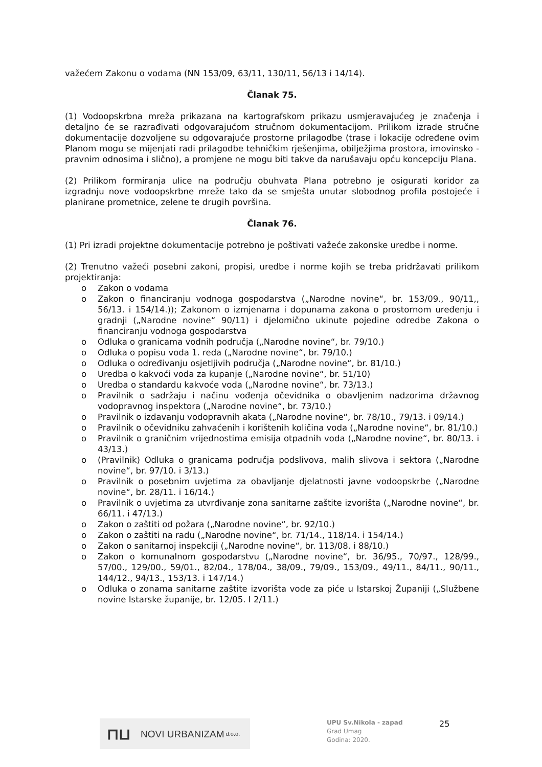važećem Zakonu o vodama (NN 153/09, 63/11, 130/11, 56/13 i 14/14).
Članak 75.
(1) Vodoopskrbna mreža prikazana na kartografskom prikazu usmjeravajućeg je značenja i detaljno će se razrađivati odgovarajućom stručnom dokumentacijom. Prilikom izrade stručne dokumentacije dozvoljene su odgovarajuće prostorne prilagodbe (trase i lokacije određene ovim Planom mogu se mijenjati radi prilagodbe tehničkim rješenjima, obilježjima prostora, imovinsko - pravnim odnosima i slično), a promjene ne mogu biti takve da narušavaju opću koncepciju Plana.
(2) Prilikom formiranja ulice na području obuhvata Plana potrebno je osigurati koridor za izgradnju nove vodoopskrbne mreže tako da se smješta unutar slobodnog profila postojeće i planirane prometnice, zelene te drugih površina.
Članak 76.
(1) Pri izradi projektne dokumentacije potrebno je poštivati važeće zakonske uredbe i norme.
(2) Trenutno važeći posebni zakoni, propisi, uredbe i norme kojih se treba pridržavati prilikom projektiranja:
o Zakon o vodama
o Zakon o financiranju vodnoga gospodarstva („Narodne novine“, br. 153/09., 90/11,, 56/13. i 154/14.)); Zakonom o izmjenama i dopunama zakona o prostornom uređenju i gradnji („Narodne novine“ 90/11) i djelomično ukinute pojedine odredbe Zakona o financiranju vodnoga gospodarstva
o Odluka o granicama vodnih područja („Narodne novine“, br. 79/10.)
o Odluka o popisu voda 1. reda („Narodne novine“, br. 79/10.)
o Odluka o određivanju osjetljivih područja („Narodne novine“, br. 81/10.)
o Uredba o kakvoći voda za kupanje („Narodne novine“, br. 51/10)
o Uredba o standardu kakvoće voda („Narodne novine“, br. 73/13.)
o Pravilnik o sadržaju i načinu vođenja očevidnika o obavljenim nadzorima državnog vodopravnog inspektora („Narodne novine“, br. 73/10.)
o Pravilnik o izdavanju vodopravnih akata („Narodne novine“, br. 78/10., 79/13. i 09/14.)
o Pravilnik o očevidniku zahvaćenih i korištenih količina voda („Narodne novine“, br. 81/10.)
o Pravilnik o graničnim vrijednostima emisija otpadnih voda („Narodne novine“, br. 80/13. i 43/13.)
o (Pravilnik) Odluka o granicama područja podslivova, malih slivova i sektora („Narodne novine“, br. 97/10. i 3/13.)
o Pravilnik o posebnim uvjetima za obavljanje djelatnosti javne vodoopskrbe („Narodne novine“, br. 28/11. i 16/14.)
o Pravilnik o uvjetima za utvrđivanje zona sanitarne zaštite izvorišta („Narodne novine“, br. 66/11. i 47/13.)
o Zakon o zaštiti od požara („Narodne novine“, br. 92/10.)
o Zakon o zaštiti na radu („Narodne novine“, br. 71/14., 118/14. i 154/14.)
o Zakon o sanitarnoj inspekciji („Narodne novine“, br. 113/08. i 88/10.)
o Zakon o komunalnom gospodarstvu („Narodne novine“, br. 36/95., 70/97., 128/99., 57/00., 129/00., 59/01., 82/04., 178/04., 38/09., 79/09., 153/09., 49/11., 84/11., 90/11., 144/12., 94/13., 153/13. i 147/14.)
o Odluka o zonama sanitarne zaštite izvorišta vode za piće u Istarskoj Županiji („Službene novine Istarske županije, br. 12/05. I 2/11.)
⊓⊔ NOVI URBANIZAM d.o.o.
UPU Sv.Nikola - zapad
Grad Umag
Godina: 2020.
25